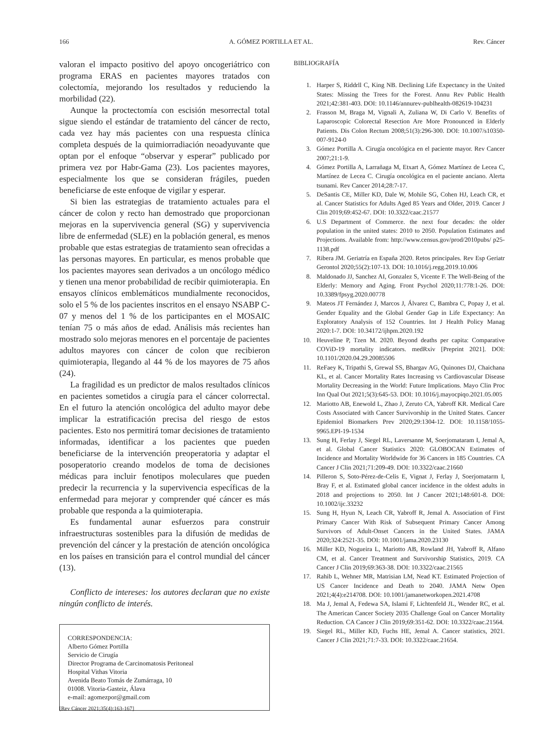166 A. GÓMEZ PORTILLA ET AL. Rev. Cáncer
valoran el impacto positivo del apoyo oncogeriátrico con programa ERAS en pacientes mayores tratados con colectomía, mejorando los resultados y reduciendo la morbilidad (22).
Aunque la proctectomía con escisión mesorrectal total sigue siendo el estándar de tratamiento del cáncer de recto, cada vez hay más pacientes con una respuesta clínica completa después de la quimiorradiación neoadyuvante que optan por el enfoque “observar y esperar” publicado por primera vez por Habr-Gama (23). Los pacientes mayores, especialmente los que se consideran frágiles, pueden beneficiarse de este enfoque de vigilar y esperar.
Si bien las estrategias de tratamiento actuales para el cáncer de colon y recto han demostrado que proporcionan mejoras en la supervivencia general (SG) y supervivencia libre de enfermedad (SLE) en la población general, es menos probable que estas estrategias de tratamiento sean ofrecidas a las personas mayores. En particular, es menos probable que los pacientes mayores sean derivados a un oncólogo médico y tienen una menor probabilidad de recibir quimioterapia. En ensayos clínicos emblemáticos mundialmente reconocidos, solo el 5 % de los pacientes inscritos en el ensayo NSABP C-07 y menos del 1 % de los participantes en el MOSAIC tenían 75 o más años de edad. Análisis más recientes han mostrado solo mejoras menores en el porcentaje de pacientes adultos mayores con cáncer de colon que recibieron quimioterapia, llegando al 44 % de los mayores de 75 años (24).
La fragilidad es un predictor de malos resultados clínicos en pacientes sometidos a cirugía para el cáncer colorrectal. En el futuro la atención oncológica del adulto mayor debe implicar la estratificación precisa del riesgo de estos pacientes. Esto nos permitirá tomar decisiones de tratamiento informadas, identificar a los pacientes que pueden beneficiarse de la intervención preoperatoria y adaptar el posoperatorio creando modelos de toma de decisiones médicas para incluir fenotipos moleculares que pueden predecir la recurrencia y la supervivencia específicas de la enfermedad para mejorar y comprender qué cáncer es más probable que responda a la quimioterapia.
Es fundamental aunar esfuerzos para construir infraestructuras sostenibles para la difusión de medidas de prevención del cáncer y la prestación de atención oncológica en los países en transición para el control mundial del cáncer (13).
Conflicto de intereses: los autores declaran que no existe ningún conflicto de interés.
CORRESPONDENCIA:
Alberto Gómez Portilla
Servicio de Cirugía
Director Programa de Carcinomatosis Peritoneal
Hospital Vithas Vitoria
Avenida Beato Tomás de Zumárraga, 10
01008. Vitoria-Gasteiz, Álava
e-mail: agomezpor@gmail.com
BIBLIOGRAFÍA
1. Harper S, Riddrll C, King NB. Declining Life Expectancy in the United States: Missing the Trees for the Forest. Annu Rev Public Health 2021;42:381-403. DOI: 10.1146/annurev-publhealth-082619-104231
2. Frasson M, Braga M, Vignali A, Zuliana W, Di Carlo V. Benefits of Laparoscopic Colorectal Resection Are More Pronounced in Elderly Patients. Dis Colon Rectum 2008;51(3):296-300. DOI: 10.1007/s10350-007-9124-0
3. Gómez Portilla A. Cirugía oncológica en el paciente mayor. Rev Cancer 2007;21:1-9.
4. Gómez Portilla A, Larrañaga M, Etxart A, Gómez Martínez de Lecea C, Martínez de Lecea C. Cirugía oncológica en el paciente anciano. Alerta tsunami. Rev Cancer 2014;28:7-17.
5. DeSantis CE, Miller KD, Dale W, Mohile SG, Cohen HJ, Leach CR, et al. Cancer Statistics for Adults Aged 85 Years and Older, 2019. Cancer J Clin 2019;69:452-67. DOI: 10.3322/caac.21577
6. U.S Department of Commerce. the next four decades: the older population in the united states: 2010 to 2050. Population Estimates and Projections. Available from: http://www.census.gov/prod/2010pubs/ p25-1138.pdf
7. Ribera JM. Geriatría en España 2020. Retos principales. Rev Esp Geriatr Gerontol 2020;55(2):107-13. DOI: 10.1016/j.regg.2019.10.006
8. Maldonado JJ, Sanchez AI, Gonzalez S, Vicente F. The Well-Being of the Elderly: Memory and Aging. Front Psychol 2020;11:778:1-26. DOI: 10.3389/fpsyg.2020.00778
9. Mateos JT Fernández J, Marcos J, Álvarez C, Bambra C, Popay J, et al. Gender Equality and the Global Gender Gap in Life Expectancy: An Exploratory Analysis of 152 Countries. Int J Health Policy Manag 2020:1-7. DOI: 10.34172/ijhpm.2020.192
10. Heuveline P, Tzen M. 2020. Beyond deaths per capita: Comparative COViD-19 mortality indicators. medRxiv [Preprint 2021]. DOI: 10.1101/2020.04.29.20085506
11. ReFaey K, Tripathi S, Grewal SS, Bhargav AG, Quinones DJ, Chaichana KL, et al. Cancer Mortality Rates Increasing vs Cardiovascular Disease Mortality Decreasing in the World: Future Implications. Mayo Clin Proc Inn Qual Out 2021;5(3):645-53. DOI: 10.1016/j.mayocpiqo.2021.05.005
12. Mariotto AB, Enewold L, Zhao J, Zeruto CA, Yabroff KR. Medical Care Costs Associated with Cancer Survivorship in the United States. Cancer Epidemiol Biomarkers Prev 2020;29:1304-12. DOI: 10.1158/1055-9965.EPI-19-1534
13. Sung H, Ferlay J, Siegel RL, Laversanne M, Soerjomataram I, Jemal A, et al. Global Cancer Statistics 2020: GLOBOCAN Estimates of Incidence and Mortality Worldwide for 36 Cancers in 185 Countries. CA Cancer J Clin 2021;71:209-49. DOI: 10.3322/caac.21660
14. Pilleron S, Soto-Pérez-de-Celis E, Vignat J, Ferlay J, Soerjomatarm I, Bray F, et al. Estimated global cancer incidence in the oldest adults in 2018 and projections to 2050. Int J Cancer 2021;148:601-8. DOI: 10.1002/ijc.33232
15. Sung H, Hyun N, Leach CR, Yabroff R, Jemal A. Association of First Primary Cancer With Risk of Subsequent Primary Cancer Among Survivors of Adult-Onset Cancers in the United States. JAMA 2020;324:2521-35. DOI: 10.1001/jama.2020.23130
16. Miller KD, Nogueira L, Mariotto AB, Rowland JH, Yabroff R, Alfano CM, et al. Cancer Treatment and Survivorship Statistics, 2019. CA Cancer J Clin 2019;69:363-38. DOI: 10.3322/caac.21565
17. Rahib L, Wehner MR, Matrisian LM, Nead KT. Estimated Projection of US Cancer Incidence and Death to 2040. JAMA Netw Open 2021;4(4):e214708. DOI: 10.1001/jamanetworkopen.2021.4708
18. Ma J, Jemal A, Fedewa SA, Islami F, Lichtenfeld JL, Wender RC, et al. The American Cancer Society 2035 Challenge Goal on Cancer Mortality Reduction. CA Cancer J Clin 2019;69:351-62. DOI: 10.3322/caac.21564.
19. Siegel RL, Miller KD, Fuchs HE, Jemal A. Cancer statistics, 2021. Cancer J Clin 2021;71:7-33. DOI: 10.3322/caac.21654.
[Rev Cáncer 2021;35(4):163-167]